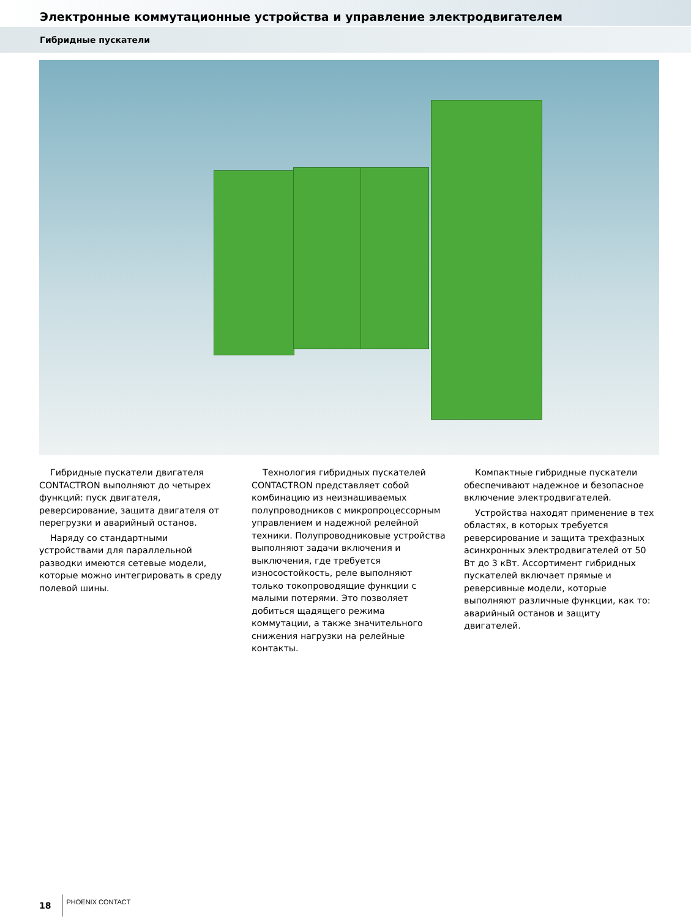Электронные коммутационные устройства и управление электродвигателем
Гибридные пускатели
Гибридные пускатели двигателя CONTACTRON выполняют до четырех функций: пуск двигателя, реверсирование, защита двигателя от перегрузки и аварийный останов.
Наряду со стандартными устройствами для параллельной разводки имеются сетевые модели, которые можно интегрировать в среду полевой шины.
Технология гибридных пускателей CONTACTRON представляет собой комбинацию из неизнашиваемых полупроводников с микропроцессорным управлением и надежной релейной техники. Полупроводниковые устройства выполняют задачи включения и выключения, где требуется износостойкость, реле выполняют только токопроводящие функции с малыми потерями. Это позволяет добиться щадящего режима коммутации, а также значительного снижения нагрузки на релейные контакты.
Компактные гибридные пускатели обеспечивают надежное и безопасное включение электродвигателей.
Устройства находят применение в тех областях, в которых требуется реверсирование и защита трехфазных асинхронных электродвигателей от 50 Вт до 3 кВт. Ассортимент гибридных пускателей включает прямые и реверсивные модели, которые выполняют различные функции, как то: аварийный останов и защиту двигателей.
18 PHOENIX CONTACT